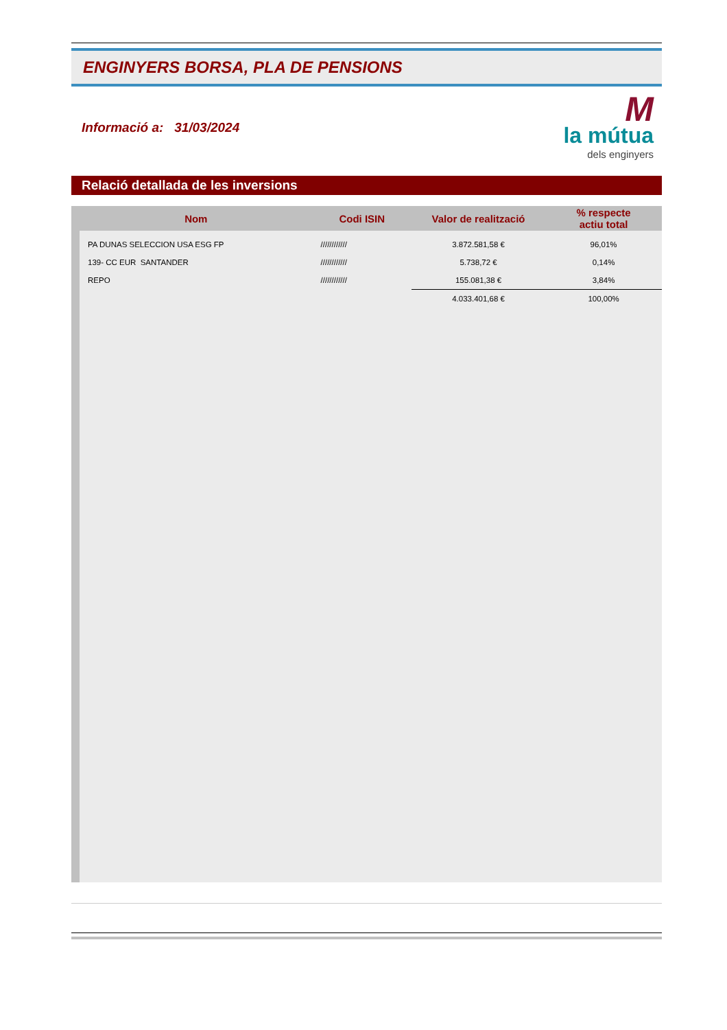ENGINYERS BORSA, PLA DE PENSIONS
Informació a: 31/03/2024
M
la mútua
dels enginyers
Relació detallada de les inversions
| Nom | Codi ISIN | Valor de realització | % respecte actiu total |
| --- | --- | --- | --- |
| PA DUNAS SELECCION USA ESG FP | //////////// | 3.872.581,58 € | 96,01% |
| 139- CC EUR SANTANDER | //////////// | 5.738,72 € | 0,14% |
| REPO | //////////// | 155.081,38 € | 3,84% |
| | | 4.033.401,68 € | 100,00% |